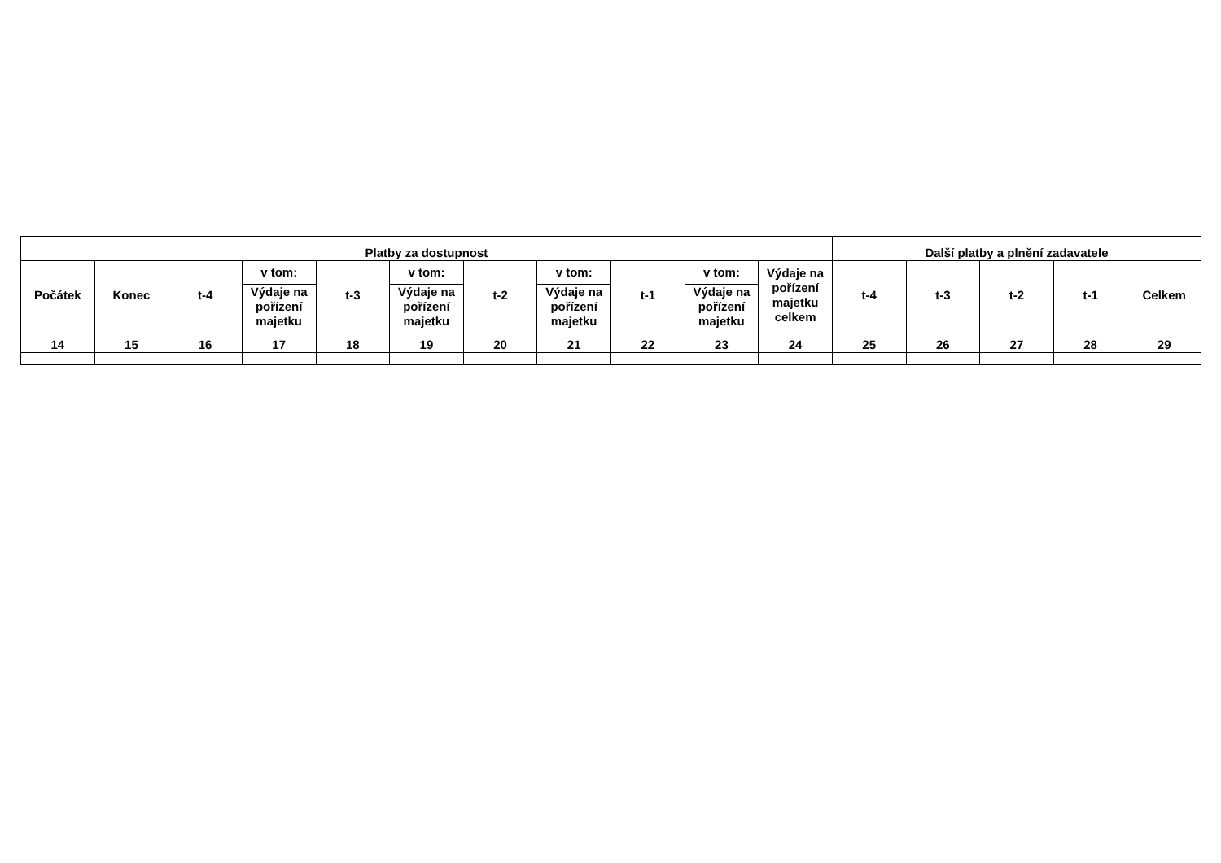| Platby za dostupnost | | | | | | | | | | | Další platby a plnění zadavatele | | | | |
| --- | --- | --- | --- | --- | --- | --- | --- | --- | --- | --- | --- | --- | --- | --- | --- |
| Počátek | Konec | t-4 | v tom: | t-3 | v tom: | t-2 | v tom: | t-1 | v tom: | Výdaje na pořízení majetku celkem | t-4 | t-3 | t-2 | t-1 | Celkem |
| | | | Výdaje na pořízení majetku | | Výdaje na pořízení majetku | | Výdaje na pořízení majetku | | Výdaje na pořízení majetku | | | | | | |
| 14 | 15 | 16 | 17 | 18 | 19 | 20 | 21 | 22 | 23 | 24 | 25 | 26 | 27 | 28 | 29 |